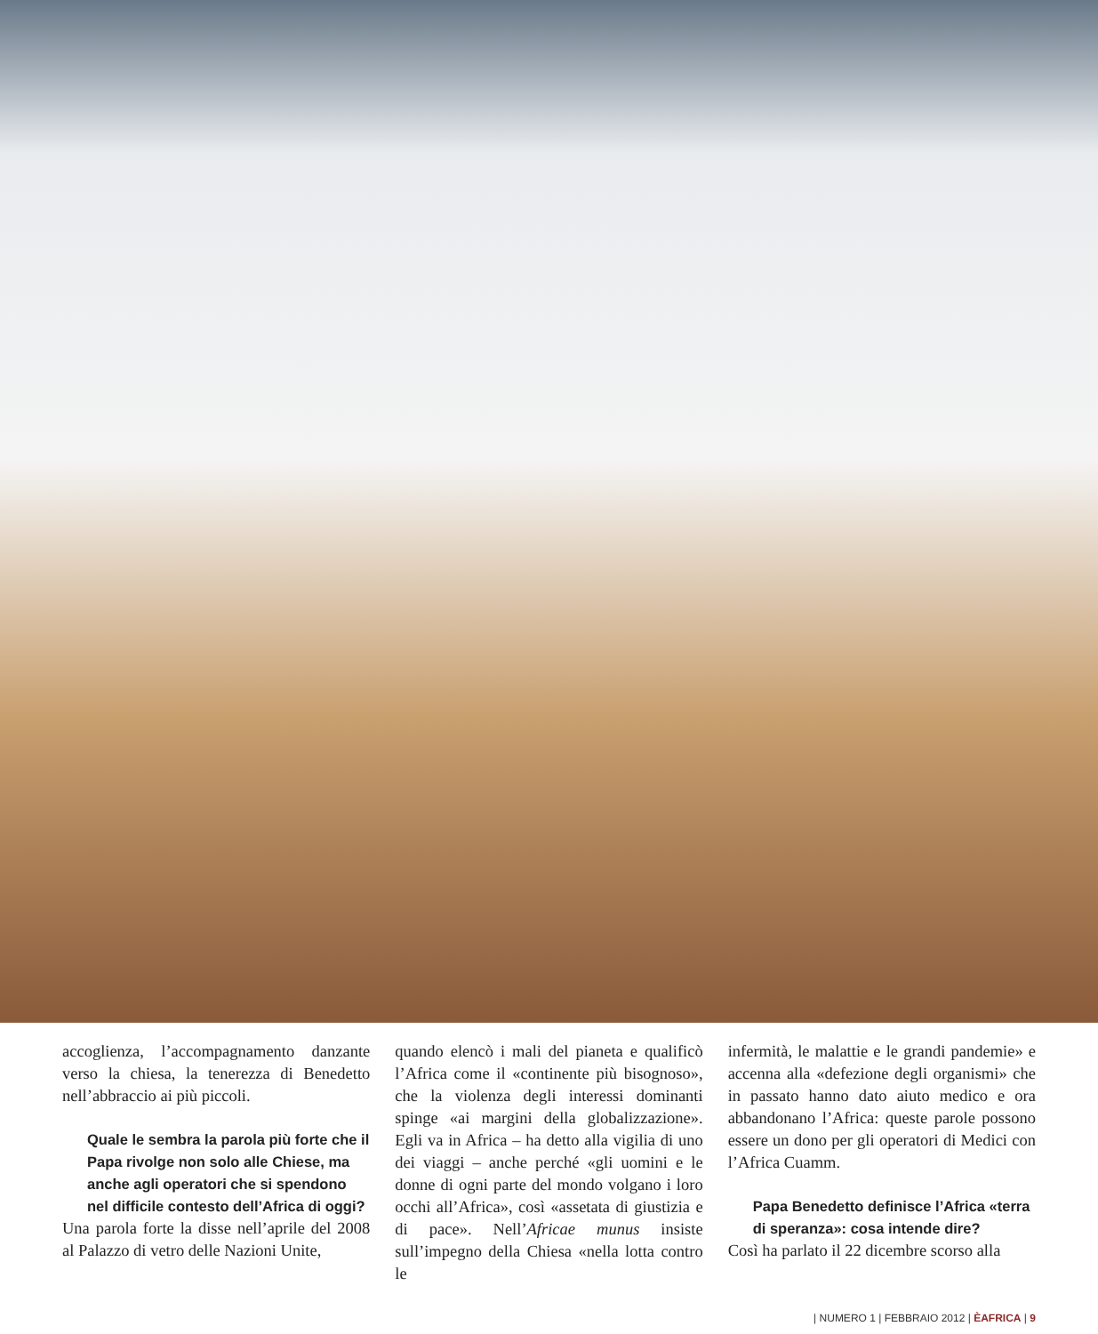accoglienza, l’accompagnamento danzante verso la chiesa, la tenerezza di Benedetto nell’abbraccio ai più piccoli.
Quale le sembra la parola più forte che il Papa rivolge non solo alle Chiese, ma anche agli operatori che si spendono nel difficile contesto dell’Africa di oggi?
Una parola forte la disse nell’aprile del 2008 al Palazzo di vetro delle Nazioni Unite,
quando elencò i mali del pianeta e qualificò l’Africa come il «continente più bisognoso», che la violenza degli interessi dominanti spinge «ai margini della globalizzazione». Egli va in Africa – ha detto alla vigilia di uno dei viaggi – anche perché «gli uomini e le donne di ogni parte del mondo volgano i loro occhi all’Africa», così «assetata di giustizia e di pace». Nell’Africae munus insiste sull’impegno della Chiesa «nella lotta contro le
infermità, le malattie e le grandi pandemie» e accenna alla «defezione degli organismi» che in passato hanno dato aiuto medico e ora abbandonano l’Africa: queste parole possono essere un dono per gli operatori di Medici con l’Africa Cuamm.
Papa Benedetto definisce l’Africa «terra di speranza»: cosa intende dire?
Così ha parlato il 22 dicembre scorso alla
| NUMERO 1 | FEBBRAIO 2012 | ÈAFRICA | 9